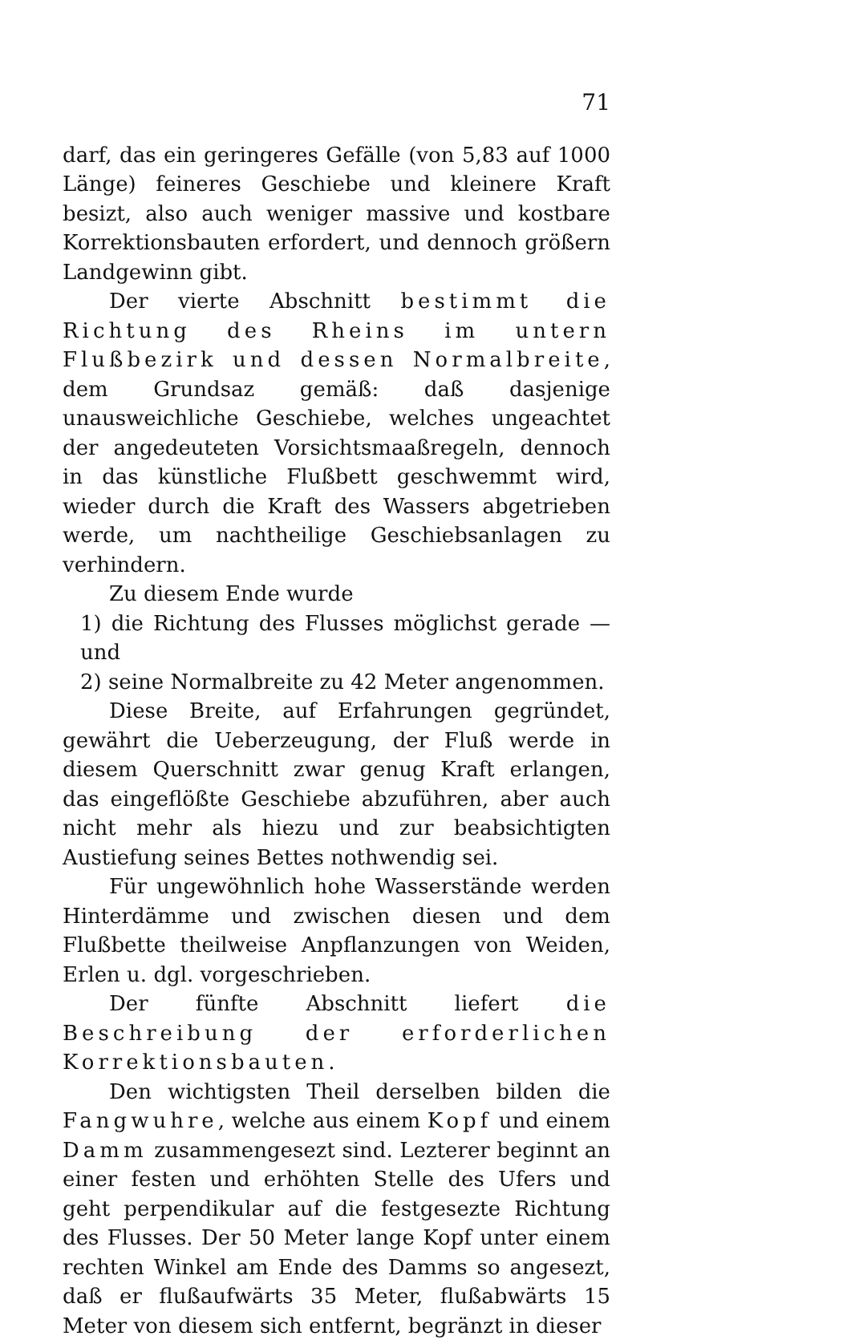71
darf, das ein geringeres Gefälle (von 5,83 auf 1000 Länge) feineres Geschiebe und kleinere Kraft besizt, also auch weniger massive und kostbare Korrektionsbauten erfordert, und dennoch größern Landgewinn gibt.
Der vierte Abschnitt bestimmt die Richtung des Rheins im untern Flußbezirk und dessen Normalbreite, dem Grundsaz gemäß: daß dasjenige unausweichliche Geschiebe, welches ungeachtet der angedeuteten Vorsichtsmaaßregeln, dennoch in das künstliche Flußbett geschwemmt wird, wieder durch die Kraft des Wassers abgetrieben werde, um nachtheilige Geschiebsanlagen zu verhindern.
Zu diesem Ende wurde
1) die Richtung des Flusses möglichst gerade — und
2) seine Normalbreite zu 42 Meter angenommen.
Diese Breite, auf Erfahrungen gegründet, gewährt die Ueberzeugung, der Fluß werde in diesem Querschnitt zwar genug Kraft erlangen, das eingeflößte Geschiebe abzuführen, aber auch nicht mehr als hiezu und zur beabsichtigten Austiefung seines Bettes nothwendig sei.
Für ungewöhnlich hohe Wasserstände werden Hinterdämme und zwischen diesen und dem Flußbette theilweise Anpflanzungen von Weiden, Erlen u. dgl. vorgeschrieben.
Der fünfte Abschnitt liefert die Beschreibung der erforderlichen Korrektionsbauten.
Den wichtigsten Theil derselben bilden die Fangwuhre, welche aus einem Kopf und einem Damm zusammengesezt sind. Lezterer beginnt an einer festen und erhöhten Stelle des Ufers und geht perpendikular auf die festgesezte Richtung des Flusses. Der 50 Meter lange Kopf unter einem rechten Winkel am Ende des Damms so angesezt, daß er flußaufwärts 35 Meter, flußabwärts 15 Meter von diesem sich entfernt, begränzt in dieser